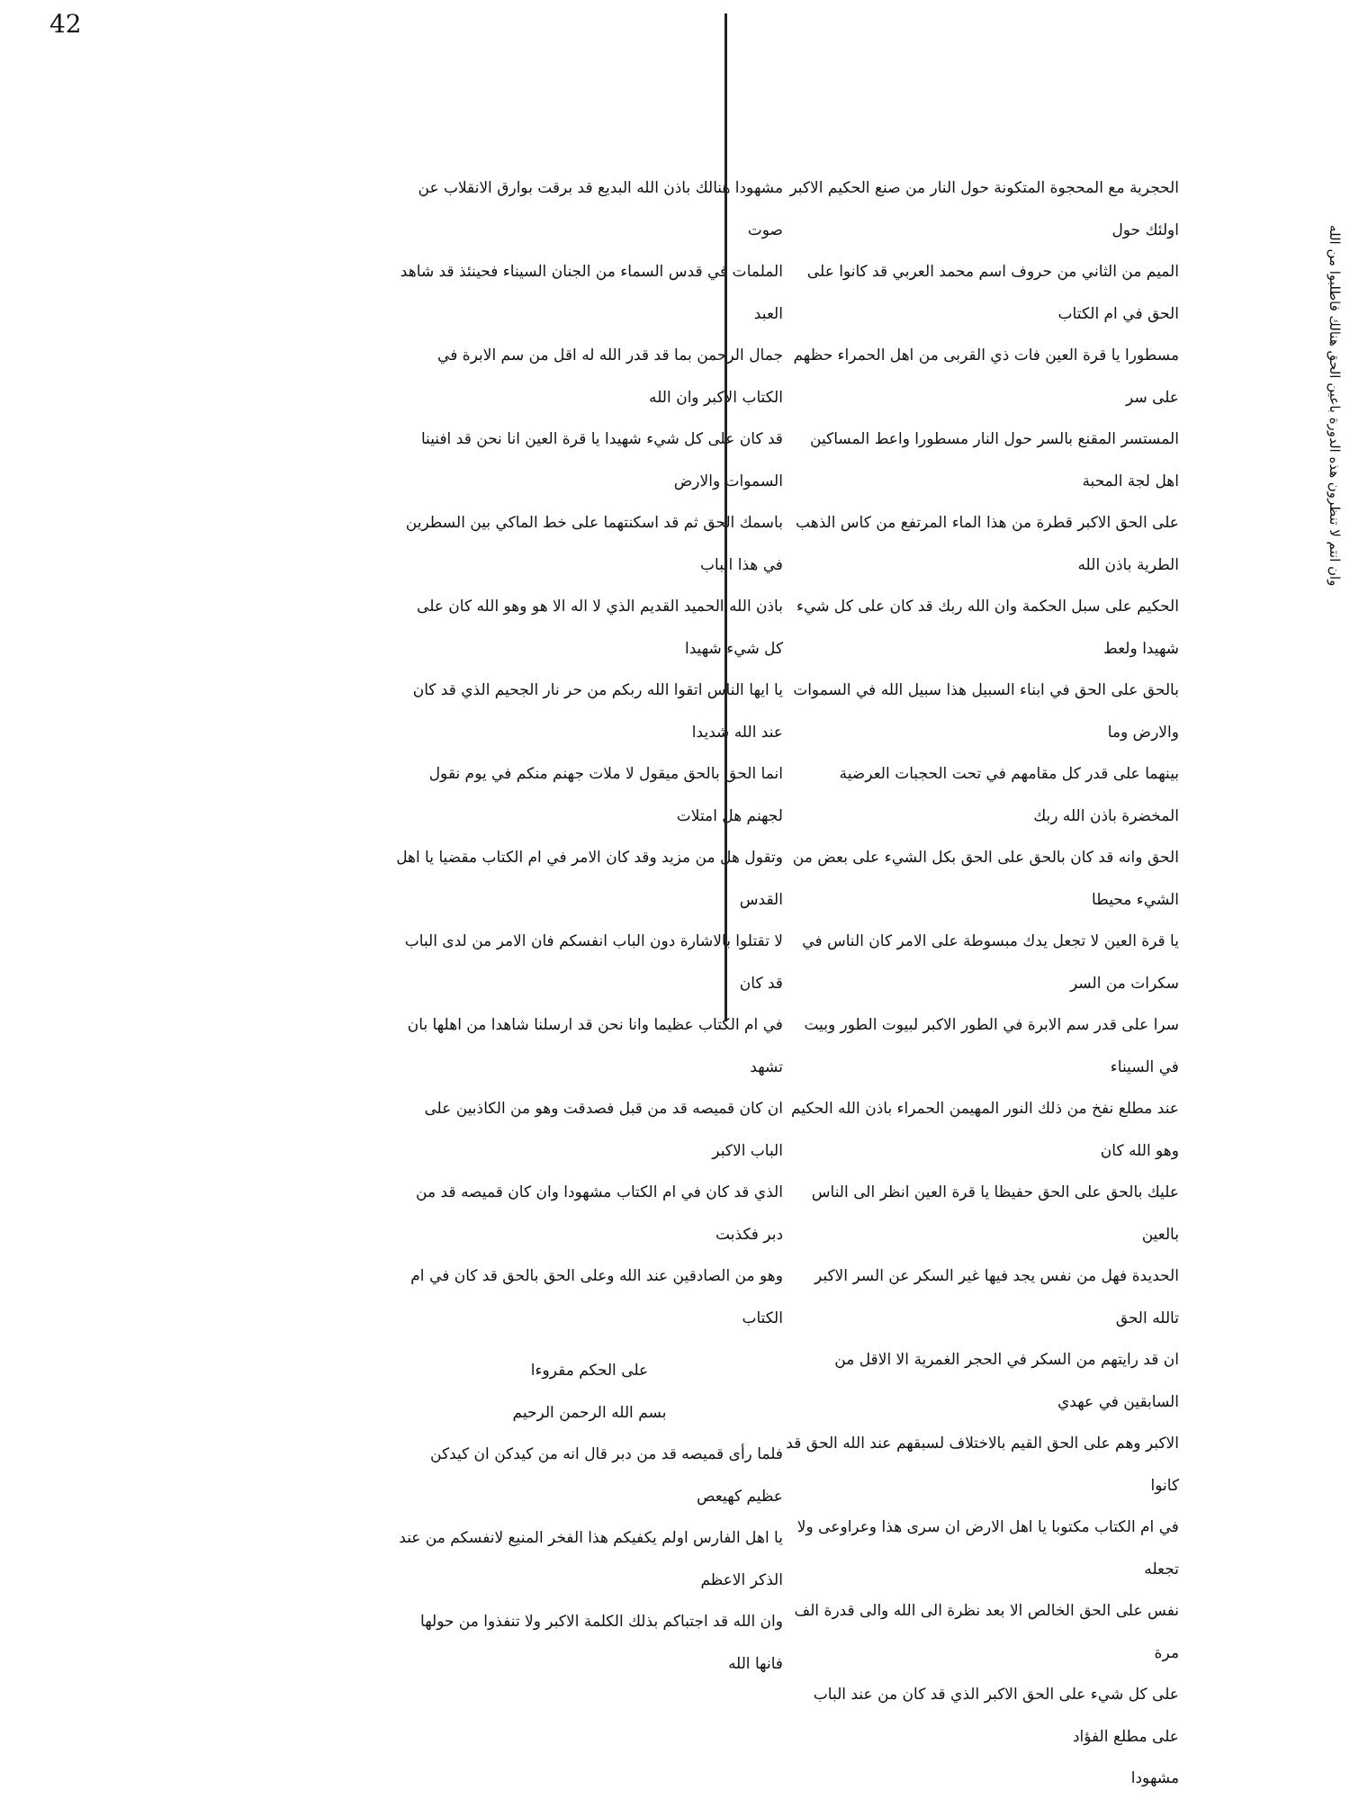42
الحجرية مع المحجوة المتكونة حول النار من صنع الحكيم الاكبر اولئك حول
الميم من الثاني من حروف اسم محمد العربي قد كانوا على الحق في ام الكتاب
مسطورا يا قرة العين فات ذي القربى من اهل الحمراء حظهم على سر
المستسر المقنع بالسر حول النار مسطورا واعط المساكين اهل لجة المحبة
على الحق الاكبر قطرة من هذا الماء المرتفع من كاس الذهب الطرية باذن الله
الحكيم على سبل الحكمة وان الله ربك قد كان على كل شيء شهيدا ولعط
بالحق على الحق في ابناء السبيل هذا سبيل الله في السموات والارض وما
بينهما على قدر كل مقامهم في تحت الحجبات العرضية المخضرة باذن الله ربك
الحق وانه قد كان بالحق على الحق بكل الشيء على بعض من الشيء محيطا
يا قرة العين لا تجعل يدك مبسوطة على الامر كان الناس في سكرات من السر
سرا على قدر سم الابرة في الطور الاكبر لبيوت الطور وبيت في السيناء
عند مطلع نفخ من ذلك النور المهيمن الحمراء باذن الله الحكيم وهو الله كان
عليك بالحق على الحق حفيظا يا قرة العين انظر الى الناس بالعين
الحديدة فهل من نفس يجد فيها غير السكر عن السر الاكبر تالله الحق
ان قد رايتهم من السكر في الحجر الغمرية الا الاقل من السابقين في عهدي
الاكبر وهم على الحق القيم بالاختلاف لسبقهم عند الله الحق قد كانوا
في ام الكتاب مكتوبا يا اهل الارض ان سرى هذا وعراوعى ولا تجعله
نفس على الحق الخالص الا بعد نظرة الى الله والى قدرة الف مرة
على كل شيء على الحق الاكبر الذي قد كان من عند الباب على مطلع الفؤاد
مشهودا
مشهودا هنالك باذن الله البديع قد برقت بوارق الانقلاب عن صوت
الملمات في قدس السماء من الجنان السيناء فحينئذ قد شاهد العبد
جمال الرحمن بما قد قدر الله له اقل من سم الابرة في الكتاب الاكبر وان الله
قد كان على كل شيء شهيدا يا قرة العين انا نحن قد افنينا السموات والارض
باسمك الحق ثم قد اسكنتهما على خط الماكي بين السطرين في هذا الباب
باذن الله الحميد القديم الذي لا اله الا هو وهو الله كان على كل شيء شهيدا
يا ايها الناس اتقوا الله ربكم من حر نار الجحيم الذي قد كان عند الله شديدا
انما الحق بالحق ميقول لا ملات جهنم منكم في يوم نقول لجهنم هل امتلات
وتقول هل من مزيد وقد كان الامر في ام الكتاب مقضيا يا اهل القدس
لا تقتلوا بالاشارة دون الباب انفسكم فان الامر من لدى الباب قد كان
في ام الكتاب عظيما وانا نحن قد ارسلنا شاهدا من اهلها بان تشهد
ان كان قميصه قد من قبل فصدقت وهو من الكاذبين على الباب الاكبر
الذي قد كان في ام الكتاب مشهودا وان كان قميصه قد من دبر فكذبت
وهو من الصادقين عند الله وعلى الحق بالحق قد كان في ام الكتاب
على الحكم مقروءا
بسم الله الرحمن الرحيم
فلما رأى قميصه قد من دبر قال انه من كيدكن ان كيدكن عظيم كهيعص
يا اهل الفارس اولم يكفيكم هذا الفخر المنيع لانفسكم من عند الذكر الاعظم
وان الله قد اجتباكم بذلك الكلمة الاكبر ولا تنفذوا من حولها فانها الله
وان انتم لا تنظرون هذه الدورة باعين الحق هنالك فاطلبوا من الله